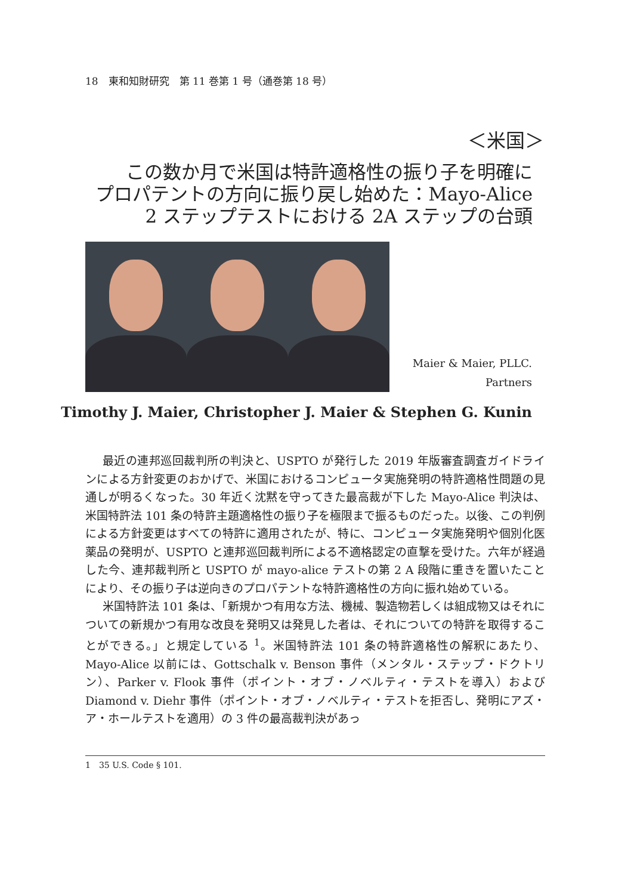18　東和知財研究　第 11 巻第 1 号（通巻第 18 号）
＜米国＞
この数か月で米国は特許適格性の振り子を明確に
プロパテントの方向に振り戻し始めた：Mayo-Alice
2 ステップテストにおける 2A ステップの台頭
Maier & Maier, PLLC.
Partners
Timothy J. Maier, Christopher J. Maier & Stephen G. Kunin
最近の連邦巡回裁判所の判決と、USPTO が発行した 2019 年版審査調査ガイドラインによる方針変更のおかげで、米国におけるコンピュータ実施発明の特許適格性問題の見通しが明るくなった。30 年近く沈黙を守ってきた最高裁が下した Mayo-Alice 判決は、米国特許法 101 条の特許主題適格性の振り子を極限まで振るものだった。以後、この判例による方針変更はすべての特許に適用されたが、特に、コンピュータ実施発明や個別化医薬品の発明が、USPTO と連邦巡回裁判所による不適格認定の直撃を受けた。六年が経過した今、連邦裁判所と USPTO が mayo-alice テストの第 2 A 段階に重きを置いたことにより、その振り子は逆向きのプロパテントな特許適格性の方向に振れ始めている。
米国特許法 101 条は、「新規かつ有用な方法、機械、製造物若しくは組成物又はそれについての新規かつ有用な改良を発明又は発見した者は、それについての特許を取得することができる。」と規定している <sup>1</sup>。米国特許法 101 条の特許適格性の解釈にあたり、Mayo-Alice 以前には、Gottschalk v. Benson 事件（メンタル・ステップ・ドクトリン）、Parker v. Flook 事件（ポイント・オブ・ノベルティ・テストを導入）および Diamond v. Diehr 事件（ポイント・オブ・ノベルティ・テストを拒否し、発明にアズ・ア・ホールテストを適用）の 3 件の最高裁判決があっ
1　35 U.S. Code § 101.